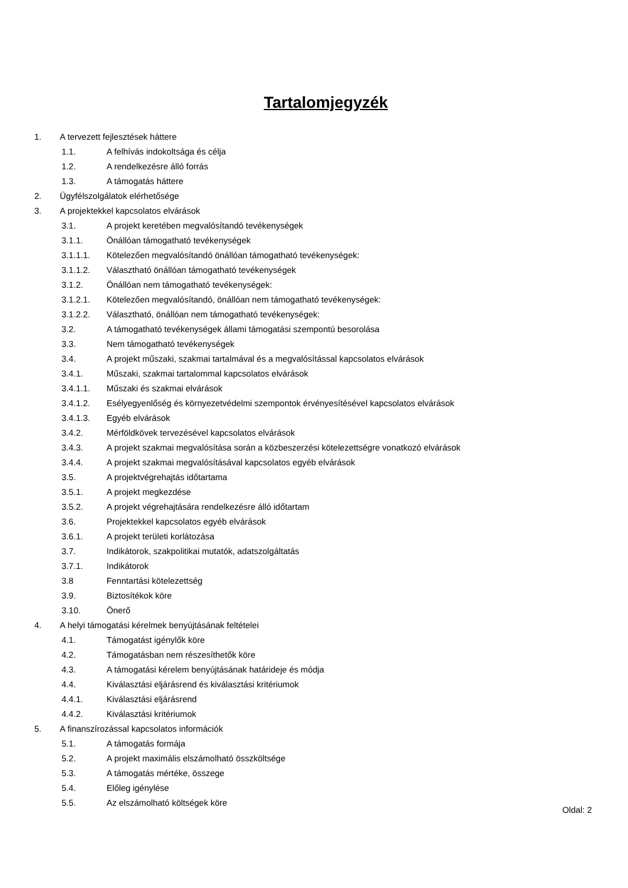Tartalomjegyzék
1. A tervezett fejlesztések háttere
1.1. A felhívás indokoltsága és célja
1.2. A rendelkezésre álló forrás
1.3. A támogatás háttere
2. Ügyfélszolgálatok elérhetősége
3. A projektekkel kapcsolatos elvárások
3.1. A projekt keretében megvalósítandó tevékenységek
3.1.1. Önállóan támogatható tevékenységek
3.1.1.1. Kötelezően megvalósítandó önállóan támogatható tevékenységek:
3.1.1.2. Választható önállóan támogatható tevékenységek
3.1.2. Önállóan nem támogatható tevékenységek:
3.1.2.1. Kötelezően megvalósítandó, önállóan nem támogatható tevékenységek:
3.1.2.2. Választható, önállóan nem támogatható tevékenységek:
3.2. A támogatható tevékenységek állami támogatási szempontú besorolása
3.3. Nem támogatható tevékenységek
3.4. A projekt műszaki, szakmai tartalmával és a megvalósítással kapcsolatos elvárások
3.4.1. Műszaki, szakmai tartalommal kapcsolatos elvárások
3.4.1.1. Műszaki és szakmai elvárások
3.4.1.2. Esélyegyenlőség és környezetvédelmi szempontok érvényesítésével kapcsolatos elvárások
3.4.1.3. Egyéb elvárások
3.4.2. Mérföldkövek tervezésével kapcsolatos elvárások
3.4.3. A projekt szakmai megvalósítása során a közbeszerzési kötelezettségre vonatkozó elvárások
3.4.4. A projekt szakmai megvalósításával kapcsolatos egyéb elvárások
3.5. A projektvégrehajtás időtartama
3.5.1. A projekt megkezdése
3.5.2. A projekt végrehajtására rendelkezésre álló időtartam
3.6. Projektekkel kapcsolatos egyéb elvárások
3.6.1. A projekt területi korlátozása
3.7. Indikátorok, szakpolitikai mutatók, adatszolgáltatás
3.7.1. Indikátorok
3.8 Fenntartási kötelezettség
3.9. Biztosítékok köre
3.10. Önerő
4. A helyi támogatási kérelmek benyújtásának feltételei
4.1. Támogatást igénylők köre
4.2. Támogatásban nem részesíthetők köre
4.3. A támogatási kérelem benyújtásának határideje és módja
4.4. Kiválasztási eljárásrend és kiválasztási kritériumok
4.4.1. Kiválasztási eljárásrend
4.4.2. Kiválasztási kritériumok
5. A finanszírozással kapcsolatos információk
5.1. A támogatás formája
5.2. A projekt maximális elszámolható összköltsége
5.3. A támogatás mértéke, összege
5.4. Előleg igénylése
5.5. Az elszámolható költségek köre
Oldal: 2